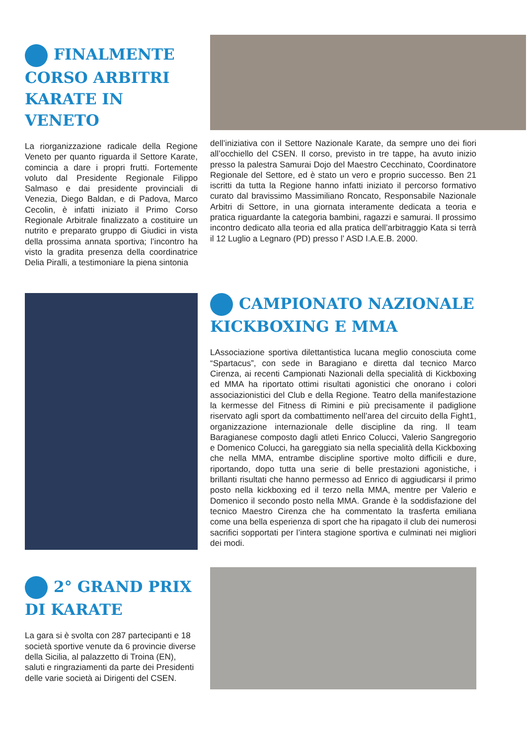FINALMENTE CORSO ARBITRI KARATE IN VENETO
La riorganizzazione radicale della Regione Veneto per quanto riguarda il Settore Karate, comincia a dare i propri frutti. Fortemente voluto dal Presidente Regionale Filippo Salmaso e dai presidente provinciali di Venezia, Diego Baldan, e di Padova, Marco Cecolin, è infatti iniziato il Primo Corso Regionale Arbitrale finalizzato a costituire un nutrito e preparato gruppo di Giudici in vista della prossima annata sportiva; l’incontro ha visto la gradita presenza della coordinatrice Delia Piralli, a testimoniare la piena sintonia
dell’iniziativa con il Settore Nazionale Karate, da sempre uno dei fiori all’occhiello del CSEN. Il corso, previsto in tre tappe, ha avuto inizio presso la palestra Samurai Dojo del Maestro Cecchinato, Coordinatore Regionale del Settore, ed è stato un vero e proprio successo. Ben 21 iscritti da tutta la Regione hanno infatti iniziato il percorso formativo curato dal bravissimo Massimiliano Roncato, Responsabile Nazionale Arbitri di Settore, in una giornata interamente dedicata a teoria e pratica riguardante la categoria bambini, ragazzi e samurai. Il prossimo incontro dedicato alla teoria ed alla pratica dell’arbitraggio Kata si terrà il 12 Luglio a Legnaro (PD) presso l’ ASD I.A.E.B. 2000.
CAMPIONATO NAZIONALE KICKBOXING E MMA
LAssociazione sportiva dilettantistica lucana meglio conosciuta come “Spartacus”, con sede in Baragiano e diretta dal tecnico Marco Cirenza, ai recenti Campionati Nazionali della specialità di Kickboxing ed MMA ha riportato ottimi risultati agonistici che onorano i colori associazionistici del Club e della Regione. Teatro della manifestazione la kermesse del Fitness di Rimini e più precisamente il padiglione riservato agli sport da combattimento nell’area del circuito della Fight1, organizzazione internazionale delle discipline da ring. Il team Baragianese composto dagli atleti Enrico Colucci, Valerio Sangregorio e Domenico Colucci, ha gareggiato sia nella specialità della Kickboxing che nella MMA, entrambe discipline sportive molto difficili e dure, riportando, dopo tutta una serie di belle prestazioni agonistiche, i brillanti risultati che hanno permesso ad Enrico di aggiudicarsi il primo posto nella kickboxing ed il terzo nella MMA, mentre per Valerio e Domenico il secondo posto nella MMA. Grande è la soddisfazione del tecnico Maestro Cirenza che ha commentato la trasferta emiliana come una bella esperienza di sport che ha ripagato il club dei numerosi sacrifici sopportati per l’intera stagione sportiva e culminati nei migliori dei modi.
2° GRAND PRIX DI KARATE
La gara si è svolta con 287 partecipanti e 18 società sportive venute da 6 provincie diverse della Sicilia, al palazzetto di Troina (EN), saluti e ringraziamenti da parte dei Presidenti delle varie società ai Dirigenti del CSEN.